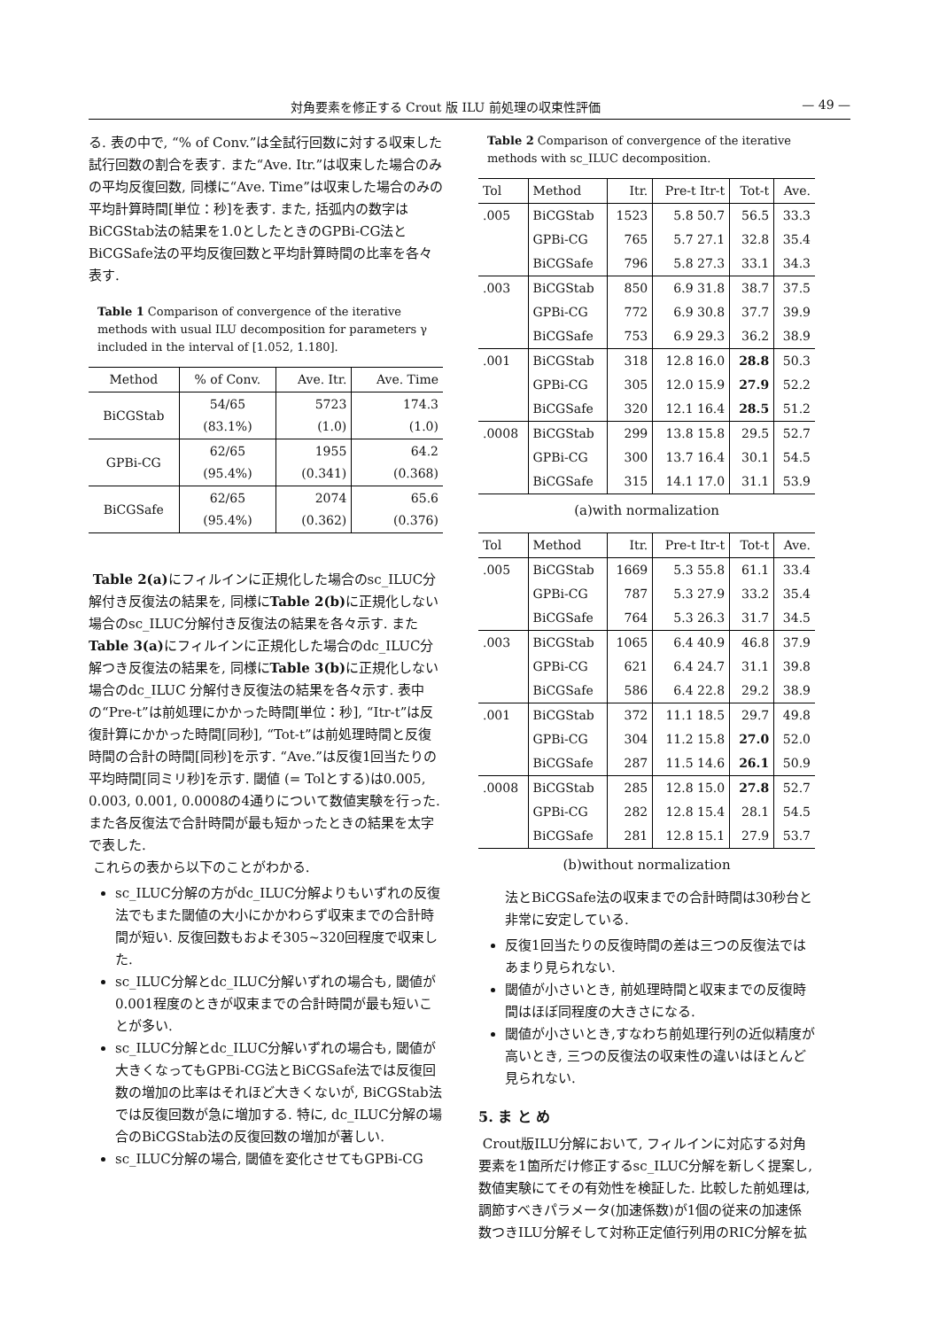対角要素を修正する Crout 版 ILU 前処理の収束性評価 — 49 —
る. 表の中で, “% of Conv.”は全試行回数に対する収束した試行回数の割合を表す. また“Ave. Itr.”は収束した場合のみの平均反復回数, 同様に“Ave. Time”は収束した場合のみの平均計算時間[単位：秒]を表す. また, 括弧内の数字はBiCGStab法の結果を1.0としたときのGPBi-CG法とBiCGSafe法の平均反復回数と平均計算時間の比率を各々表す.
Table 1 Comparison of convergence of the iterative methods with usual ILU decomposition for parameters γ included in the interval of [1.052, 1.180].
| Method | % of Conv. | Ave. Itr. | Ave. Time |
| --- | --- | --- | --- |
| BiCGStab | 54/65 (83.1%) | 5723 (1.0) | 174.3 (1.0) |
| GPBi-CG | 62/65 (95.4%) | 1955 (0.341) | 64.2 (0.368) |
| BiCGSafe | 62/65 (95.4%) | 2074 (0.362) | 65.6 (0.376) |
Table 2(a) にフィルインに正規化した場合のsc_ILUC分解付き反復法の結果を, 同様にTable 2(b) に正規化しない場合のsc_ILUC分解付き反復法の結果を各々示す. またTable 3(a) にフィルインに正規化した場合のdc_ILUC分解つき反復法の結果を, 同様にTable 3(b) に正規化しない場合のdc_ILUC 分解付き反復法の結果を各々示す. 表中の“Pre-t”は前処理にかかった時間[単位：秒], “Itr-t”は反復計算にかかった時間[同秒], “Tot-t”は前処理時間と反復時間の合計の時間[同秒]を示す. “Ave.”は反復1回当たりの平均時間[同ミリ秒]を示す. 閾値 (= Tolとする)は0.005, 0.003, 0.001, 0.0008の4通りについて数値実験を行った. また各反復法で合計時間が最も短かったときの結果を太字で表した.
これらの表から以下のことがわかる.
sc_ILUC分解の方がdc_ILUC分解よりもいずれの反復法でもまた閾値の大小にかかわらず収束までの合計時間が短い. 反復回数もおよそ305~320回程度で収束した.
sc_ILUC分解とdc_ILUC分解いずれの場合も, 閾値が0.001程度のときが収束までの合計時間が最も短いことが多い.
sc_ILUC分解とdc_ILUC分解いずれの場合も, 閾値が大きくなってもGPBi-CG法とBiCGSafe法では反復回数の増加の比率はそれほど大きくないが, BiCGStab法では反復回数が急に増加する. 特に, dc_ILUC分解の場合のBiCGStab法の反復回数の増加が著しい.
sc_ILUC分解の場合, 閾値を変化させてもGPBi-CG
Table 2 Comparison of convergence of the iterative methods with sc_ILUC decomposition.
| Tol | Method | Itr. | Pre-t Itr-t | Tot-t | Ave. |
| --- | --- | --- | --- | --- | --- |
| .005 | BiCGStab | 1523 | 5.8 50.7 | 56.5 | 33.3 |
| | GPBi-CG | 765 | 5.7 27.1 | 32.8 | 35.4 |
| | BiCGSafe | 796 | 5.8 27.3 | 33.1 | 34.3 |
| .003 | BiCGStab | 850 | 6.9 31.8 | 38.7 | 37.5 |
| | GPBi-CG | 772 | 6.9 30.8 | 37.7 | 39.9 |
| | BiCGSafe | 753 | 6.9 29.3 | 36.2 | 38.9 |
| .001 | BiCGStab | 318 | 12.8 16.0 | 28.8 | 50.3 |
| | GPBi-CG | 305 | 12.0 15.9 | 27.9 | 52.2 |
| | BiCGSafe | 320 | 12.1 16.4 | 28.5 | 51.2 |
| .0008 | BiCGStab | 299 | 13.8 15.8 | 29.5 | 52.7 |
| | GPBi-CG | 300 | 13.7 16.4 | 30.1 | 54.5 |
| | BiCGSafe | 315 | 14.1 17.0 | 31.1 | 53.9 |
(a)with normalization
| Tol | Method | Itr. | Pre-t Itr-t | Tot-t | Ave. |
| --- | --- | --- | --- | --- | --- |
| .005 | BiCGStab | 1669 | 5.3 55.8 | 61.1 | 33.4 |
| | GPBi-CG | 787 | 5.3 27.9 | 33.2 | 35.4 |
| | BiCGSafe | 764 | 5.3 26.3 | 31.7 | 34.5 |
| .003 | BiCGStab | 1065 | 6.4 40.9 | 46.8 | 37.9 |
| | GPBi-CG | 621 | 6.4 24.7 | 31.1 | 39.8 |
| | BiCGSafe | 586 | 6.4 22.8 | 29.2 | 38.9 |
| .001 | BiCGStab | 372 | 11.1 18.5 | 29.7 | 49.8 |
| | GPBi-CG | 304 | 11.2 15.8 | 27.0 | 52.0 |
| | BiCGSafe | 287 | 11.5 14.6 | 26.1 | 50.9 |
| .0008 | BiCGStab | 285 | 12.8 15.0 | 27.8 | 52.7 |
| | GPBi-CG | 282 | 12.8 15.4 | 28.1 | 54.5 |
| | BiCGSafe | 281 | 12.8 15.1 | 27.9 | 53.7 |
(b)without normalization
法とBiCGSafe法の収束までの合計時間は30秒台と非常に安定している.
反復1回当たりの反復時間の差は三つの反復法ではあまり見られない.
閾値が小さいとき, 前処理時間と収束までの反復時間はほぼ同程度の大きさになる.
閾値が小さいとき,すなわち前処理行列の近似精度が高いとき, 三つの反復法の収束性の違いはほとんど見られない.
5. ま と め
Crout版ILU分解において, フィルインに対応する対角要素を1箇所だけ修正するsc_ILUC分解を新しく提案し, 数値実験にてその有効性を検証した. 比較した前処理は, 調節すべきパラメータ(加速係数)が1個の従来の加速係数つきILU分解そして対称正定値行列用のRIC分解を拡